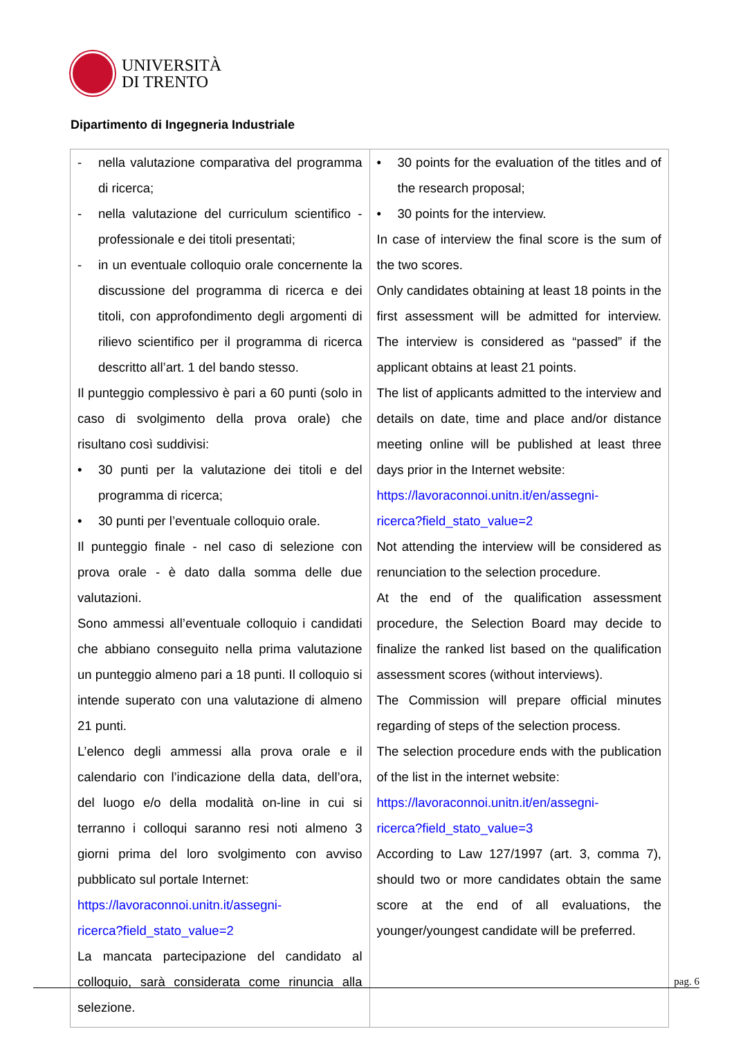UNIVERSITÀ
DI TRENTO
Dipartimento di Ingegneria Industriale
| - nella valutazione comparativa del programma di ricerca; - nella valutazione del curriculum scientifico - professionale e dei titoli presentati; - in un eventuale colloquio orale concernente la discussione del programma di ricerca e dei titoli, con approfondimento degli argomenti di rilievo scientifico per il programma di ricerca descritto all’art. 1 del bando stesso. Il punteggio complessivo è pari a 60 punti (solo in caso di svolgimento della prova orale) che risultano così suddivisi: • 30 punti per la valutazione dei titoli e del programma di ricerca; • 30 punti per l’eventuale colloquio orale. Il punteggio finale - nel caso di selezione con prova orale - è dato dalla somma delle due valutazioni. Sono ammessi all’eventuale colloquio i candidati che abbiano conseguito nella prima valutazione un punteggio almeno pari a 18 punti. Il colloquio si intende superato con una valutazione di almeno 21 punti. L’elenco degli ammessi alla prova orale e il calendario con l’indicazione della data, dell’ora, del luogo e/o della modalità on-line in cui si terranno i colloqui saranno resi noti almeno 3 giorni prima del loro svolgimento con avviso pubblicato sul portale Internet: https://lavoraconnoi.unitn.it/assegni- ricerca?field_stato_value=2 La mancata partecipazione del candidato al colloquio, sarà considerata come rinuncia alla selezione. | • 30 points for the evaluation of the titles and of the research proposal; • 30 points for the interview. In case of interview the final score is the sum of the two scores. Only candidates obtaining at least 18 points in the first assessment will be admitted for interview. The interview is considered as “passed” if the applicant obtains at least 21 points. The list of applicants admitted to the interview and details on date, time and place and/or distance meeting online will be published at least three days prior in the Internet website: https://lavoraconnoi.unitn.it/en/assegni- ricerca?field_stato_value=2 Not attending the interview will be considered as renunciation to the selection procedure. At the end of the qualification assessment procedure, the Selection Board may decide to finalize the ranked list based on the qualification assessment scores (without interviews). The Commission will prepare official minutes regarding of steps of the selection process. The selection procedure ends with the publication of the list in the internet website: https://lavoraconnoi.unitn.it/en/assegni- ricerca?field_stato_value=3 According to Law 127/1997 (art. 3, comma 7), should two or more candidates obtain the same score at the end of all evaluations, the younger/youngest candidate will be preferred. |
pag. 6